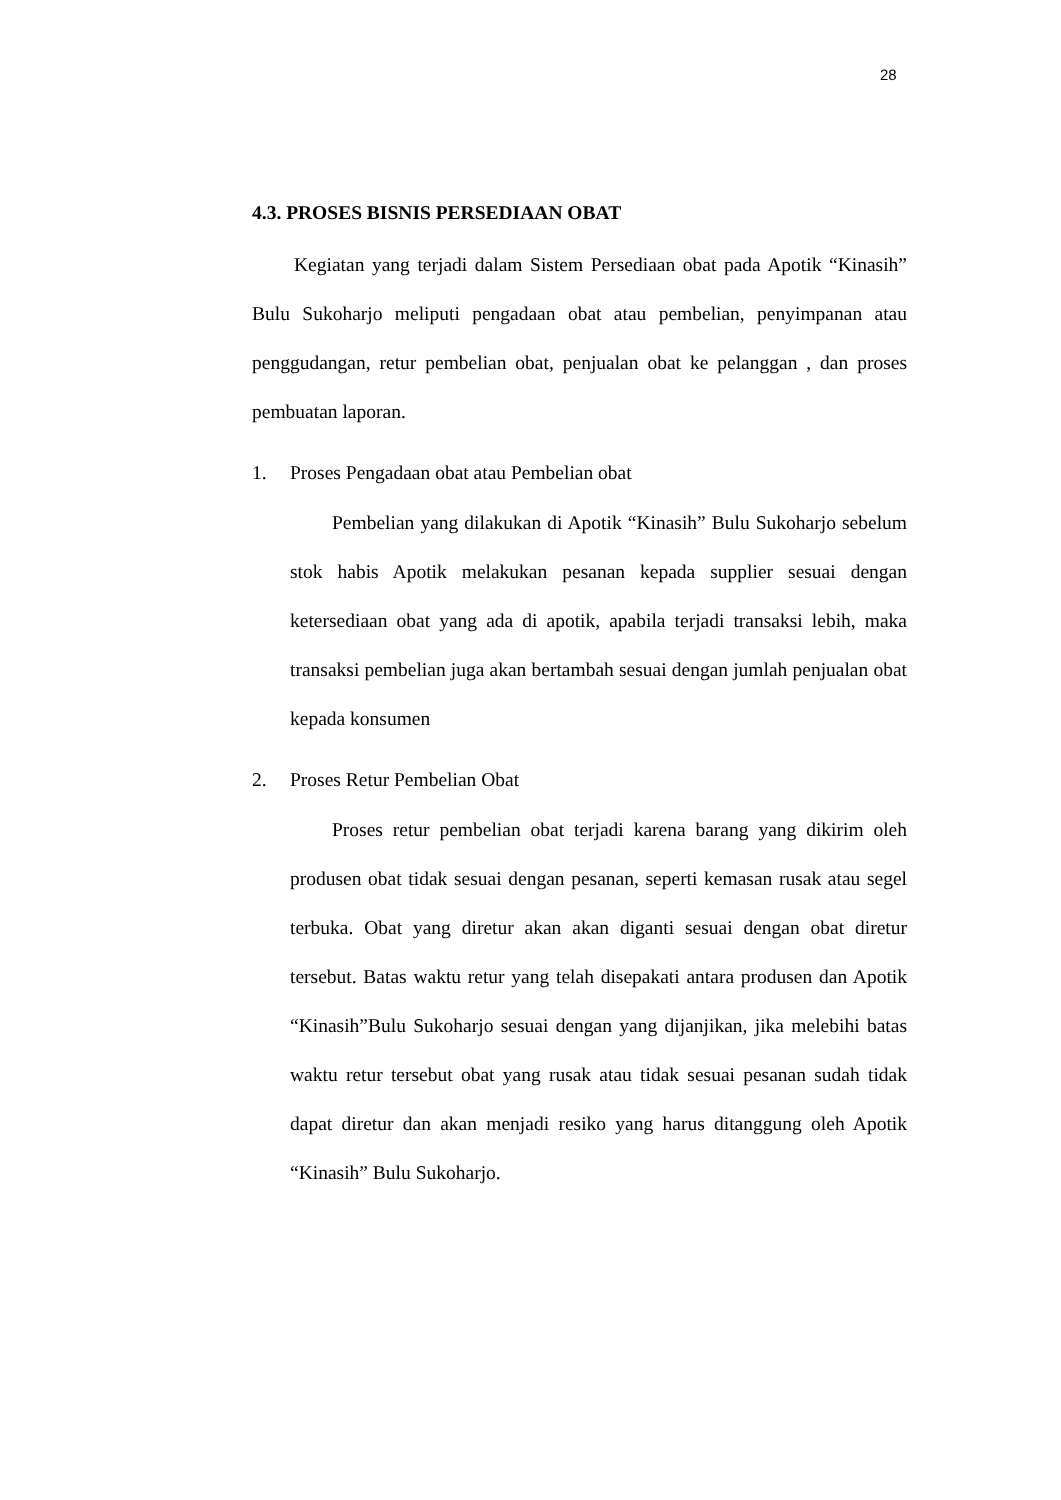28
4.3. PROSES BISNIS PERSEDIAAN OBAT
Kegiatan yang terjadi dalam Sistem Persediaan obat pada Apotik “Kinasih” Bulu Sukoharjo meliputi pengadaan obat atau pembelian, penyimpanan atau penggudangan, retur pembelian obat, penjualan obat ke pelanggan , dan proses pembuatan laporan.
1. Proses Pengadaan obat atau Pembelian obat
Pembelian yang dilakukan di Apotik “Kinasih” Bulu Sukoharjo sebelum stok habis Apotik melakukan pesanan kepada supplier sesuai dengan ketersediaan obat yang ada di apotik, apabila terjadi transaksi lebih, maka transaksi pembelian juga akan bertambah sesuai dengan jumlah penjualan obat kepada konsumen
2. Proses Retur Pembelian Obat
Proses retur pembelian obat terjadi karena barang yang dikirim oleh produsen obat tidak sesuai dengan pesanan, seperti kemasan rusak atau segel terbuka. Obat yang diretur akan akan diganti sesuai dengan obat diretur tersebut. Batas waktu retur yang telah disepakati antara produsen dan Apotik “Kinasih”Bulu Sukoharjo sesuai dengan yang dijanjikan, jika melebihi batas waktu retur tersebut obat yang rusak atau tidak sesuai pesanan sudah tidak dapat diretur dan akan menjadi resiko yang harus ditanggung oleh Apotik “Kinasih” Bulu Sukoharjo.